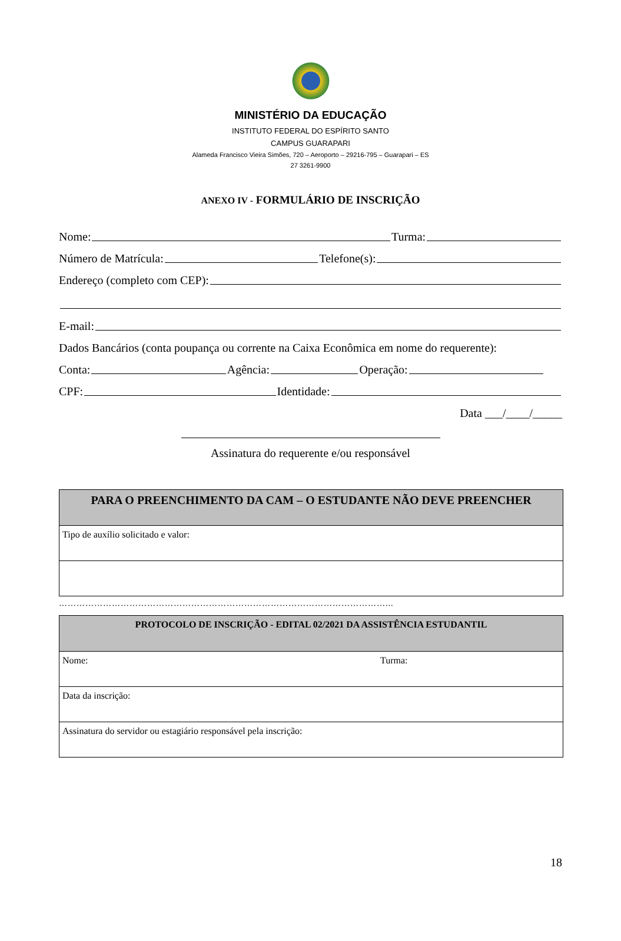MINISTÉRIO DA EDUCAÇÃO
INSTITUTO FEDERAL DO ESPÍRITO SANTO
CAMPUS GUARAPARI
Alameda Francisco Vieira Simões, 720 – Aeroporto – 29216-795 – Guarapari – ES
27 3261-9900
ANEXO IV - FORMULÁRIO DE INSCRIÇÃO
Nome: Turma:
Número de Matrícula: Telefone(s):
Endereço (completo com CEP):
E-mail:
Dados Bancários (conta poupança ou corrente na Caixa Econômica em nome do requerente):
Conta: Agência: Operação:
CPF: Identidade:
Data ___/____/_____
Assinatura do requerente e/ou responsável
| PARA O PREENCHIMENTO DA CAM – O ESTUDANTE NÃO DEVE PREENCHER |
| --- |
| Tipo de auxílio solicitado e valor: |
…………………………………………………………………………………………………...
| PROTOCOLO DE INSCRIÇÃO - EDITAL 02/2021 DA ASSISTÊNCIA ESTUDANTIL | |
| --- | --- |
| Nome: | Turma: |
| Data da inscrição: | |
| Assinatura do servidor ou estagiário responsável pela inscrição: | |
18